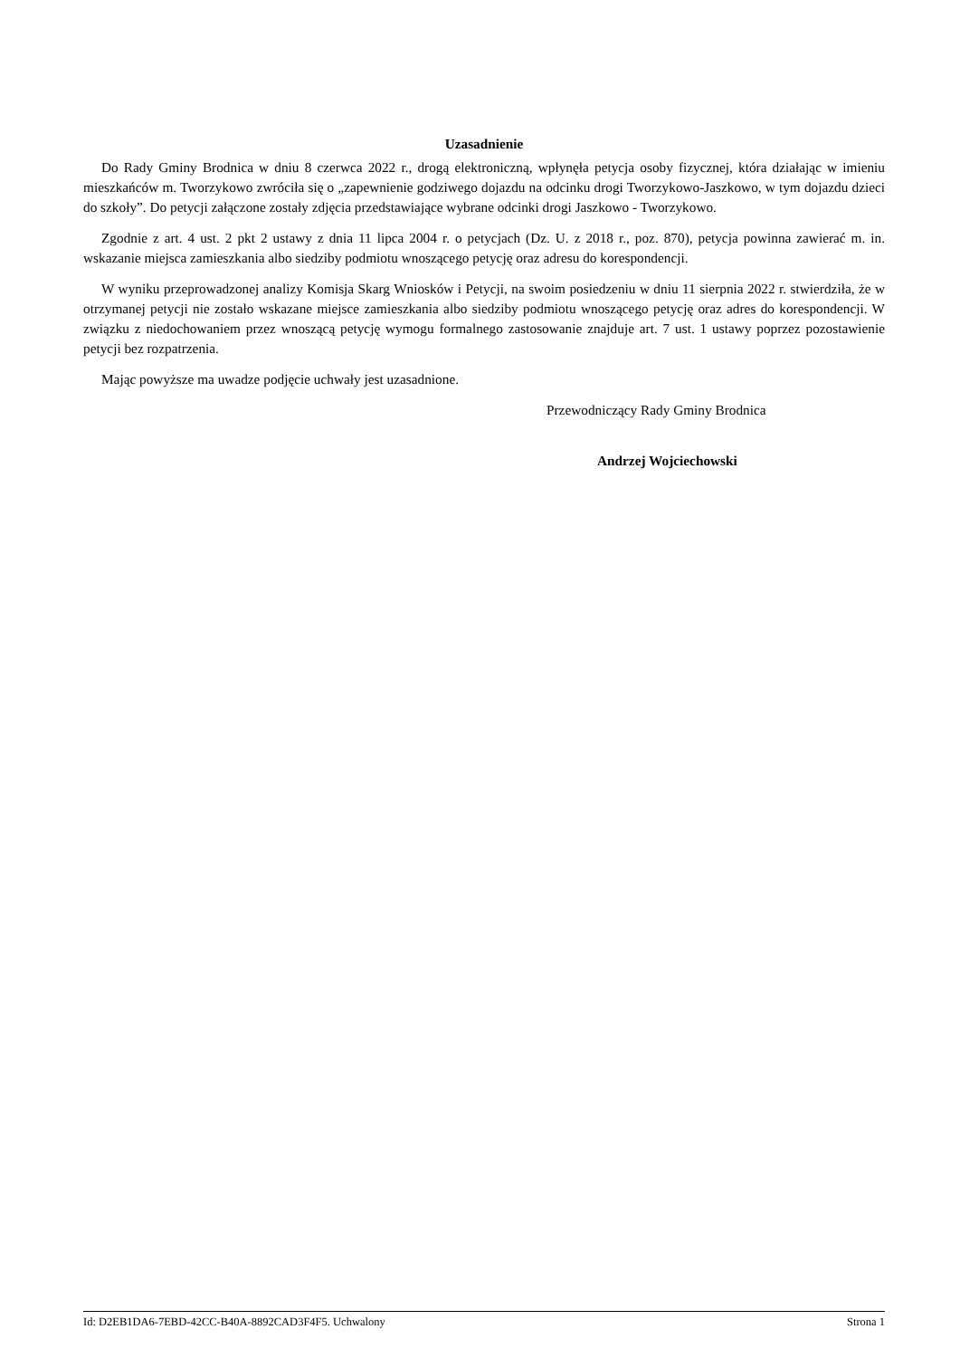Uzasadnienie
Do Rady Gminy Brodnica w dniu 8 czerwca 2022 r., drogą elektroniczną, wpłynęła petycja osoby fizycznej, która działając w imieniu mieszkańców m. Tworzykowo zwróciła się o „zapewnienie godziwego dojazdu na odcinku drogi Tworzykowo-Jaszkowo, w tym dojazdu dzieci do szkoły”. Do petycji załączone zostały zdjęcia przedstawiające wybrane odcinki drogi Jaszkowo - Tworzykowo.
Zgodnie z art. 4 ust. 2 pkt 2 ustawy z dnia 11 lipca 2004 r. o petycjach (Dz. U. z 2018 r., poz. 870), petycja powinna zawierać m. in. wskazanie miejsca zamieszkania albo siedziby podmiotu wnoszącego petycję oraz adresu do korespondencji.
W wyniku przeprowadzonej analizy Komisja Skarg Wniosków i Petycji, na swoim posiedzeniu w dniu 11 sierpnia 2022 r. stwierdziła, że w otrzymanej petycji nie zostało wskazane miejsce zamieszkania albo siedziby podmiotu wnoszącego petycję oraz adres do korespondencji. W związku z niedochowaniem przez wnoszącą petycję wymogu formalnego zastosowanie znajduje art. 7 ust. 1 ustawy poprzez pozostawienie petycji bez rozpatrzenia.
Mając powyższe ma uwadze podjęcie uchwały jest uzasadnione.
Przewodniczący Rady Gminy Brodnica
Andrzej Wojciechowski
Id: D2EB1DA6-7EBD-42CC-B40A-8892CAD3F4F5. Uchwalony Strona 1